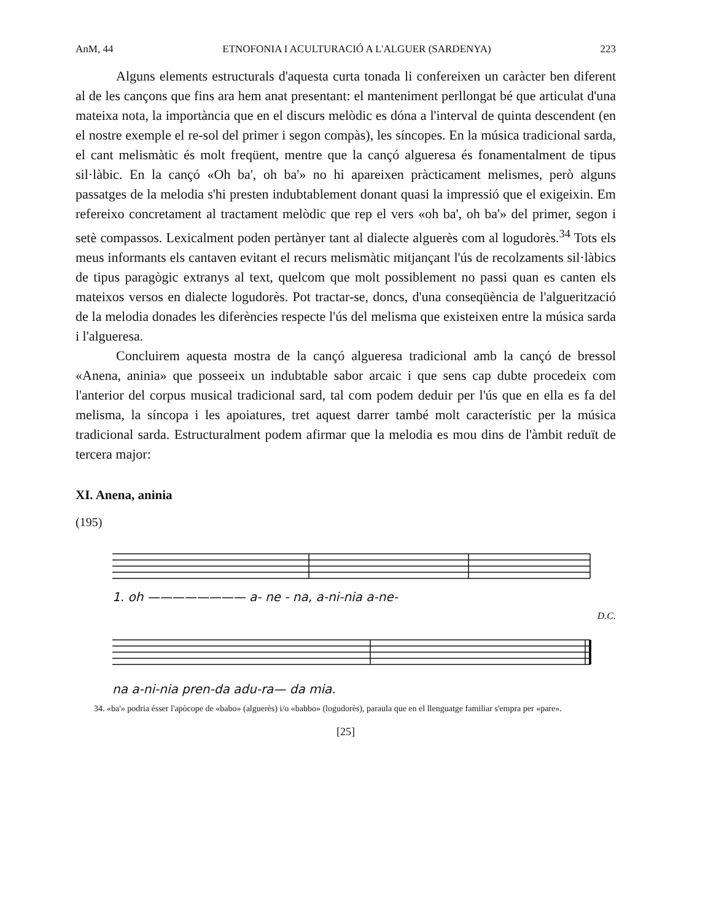AnM, 44 ETNOFONIA I ACULTURACIÓ A L'ALGUER (SARDENYA) 223
Alguns elements estructurals d'aquesta curta tonada li confereixen un caràcter ben diferent al de les cançons que fins ara hem anat presentant: el manteniment perllongat bé que articulat d'una mateixa nota, la importància que en el discurs melòdic es dóna a l'interval de quinta descendent (en el nostre exemple el re-sol del primer i segon compàs), les síncopes. En la música tradicional sarda, el cant melismàtic és molt freqüent, mentre que la cançó algueresa és fonamentalment de tipus sil·làbic. En la cançó «Oh ba', oh ba'» no hi apareixen pràcticament melismes, però alguns passatges de la melodia s'hi presten indubtablement donant quasi la impressió que el exigeixin. Em refereixo concretament al tractament melòdic que rep el vers «oh ba', oh ba'» del primer, segon i setè compassos. Lexicalment poden pertànyer tant al dialecte alguerès com al logudorès.<sup>34</sup> Tots els meus informants els cantaven evitant el recurs melismàtic mitjançant l'ús de recolzaments sil·làbics de tipus paragògic extranys al text, quelcom que molt possiblement no passi quan es canten els mateixos versos en dialecte logudorès. Pot tractar-se, doncs, d'una conseqüència de l'alguerització de la melodia donades les diferències respecte l'ús del melisma que existeixen entre la música sarda i l'algueresa.
Concluirem aquesta mostra de la cançó algueresa tradicional amb la cançó de bressol «Anena, aninia» que posseeix un indubtable sabor arcaic i que sens cap dubte procedeix com l'anterior del corpus musical tradicional sard, tal com podem deduir per l'ús que en ella es fa del melisma, la síncopa i les apoiatures, tret aquest darrer també molt característic per la música tradicional sarda. Estructuralment podem afirmar que la melodia es mou dins de l'àmbit reduït de tercera major:
XI. Anena, aninia
(195)
1. oh ———————— a- ne - na, a-ni-nia a-ne-
D.C.
na a-ni-nia pren-da adu-ra— da mia.
34. «ba'» podria ésser l'apòcope de «babo» (alguerès) i/o «babbo» (logudorès), paraula que en el llenguatge familiar s'empra per «pare».
[25]